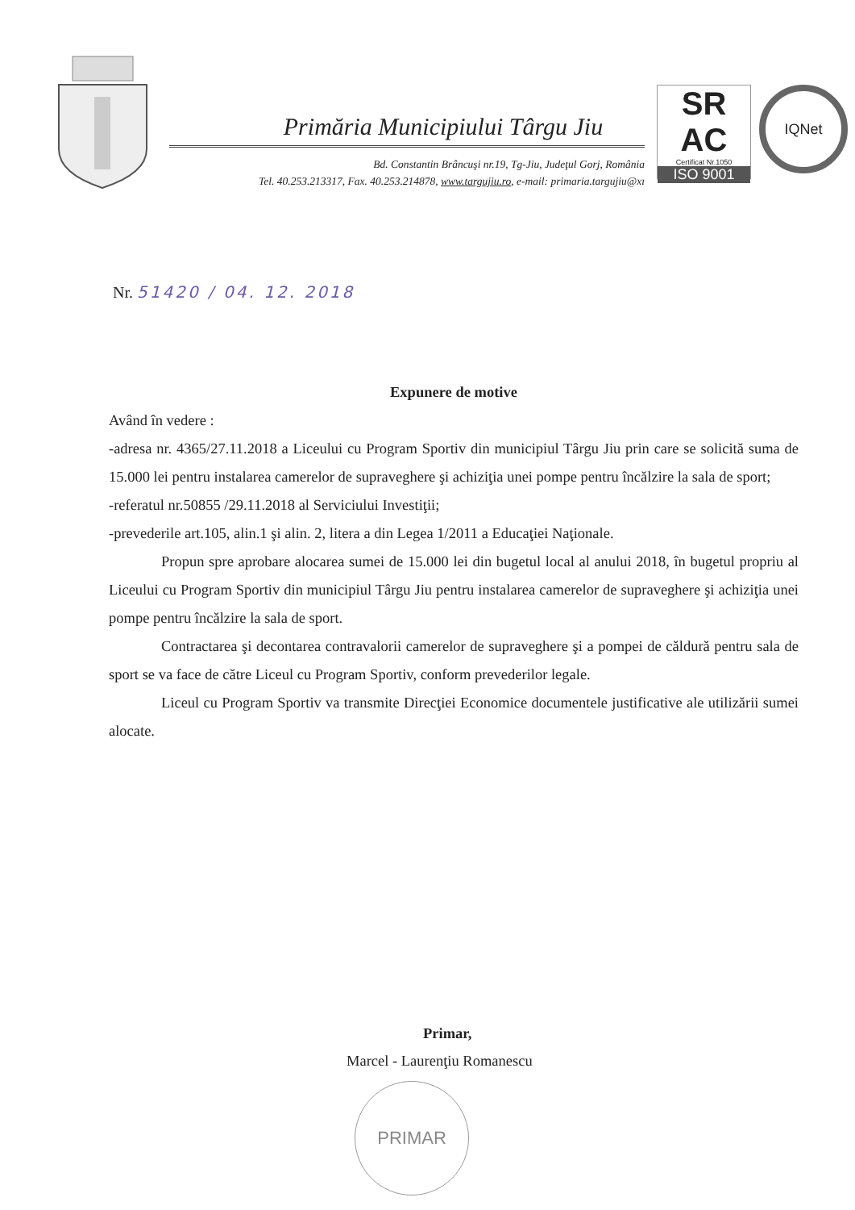Primăria Municipiului Târgu Jiu
Bd. Constantin Brâncuşi nr.19, Tg-Jiu, Judeţul Gorj, România
Tel. 40.253.213317, Fax. 40.253.214878, www.targujiu.ro, e-mail: primaria.targujiu@xı
SR
AC
Certificat Nr.1050
ISO 9001
IQNet
Nr. 51420 / 04. 12. 2018
Expunere de motive
Având în vedere :
-adresa nr. 4365/27.11.2018 a Liceului cu Program Sportiv din municipiul Târgu Jiu prin care se solicită suma de 15.000 lei pentru instalarea camerelor de supraveghere şi achiziţia unei pompe pentru încălzire la sala de sport;
-referatul nr.50855 /29.11.2018 al Serviciului Investiţii;
-prevederile art.105, alin.1 şi alin. 2, litera a din Legea 1/2011 a Educaţiei Naţionale.
Propun spre aprobare alocarea sumei de 15.000 lei din bugetul local al anului 2018, în bugetul propriu al Liceului cu Program Sportiv din municipiul Târgu Jiu pentru instalarea camerelor de supraveghere şi achiziţia unei pompe pentru încălzire la sala de sport.
Contractarea şi decontarea contravalorii camerelor de supraveghere şi a pompei de căldură pentru sala de sport se va face de către Liceul cu Program Sportiv, conform prevederilor legale.
Liceul cu Program Sportiv va transmite Direcţiei Economice documentele justificative ale utilizării sumei alocate.
Primar,
Marcel - Laurenţiu Romanescu
PRIMAR